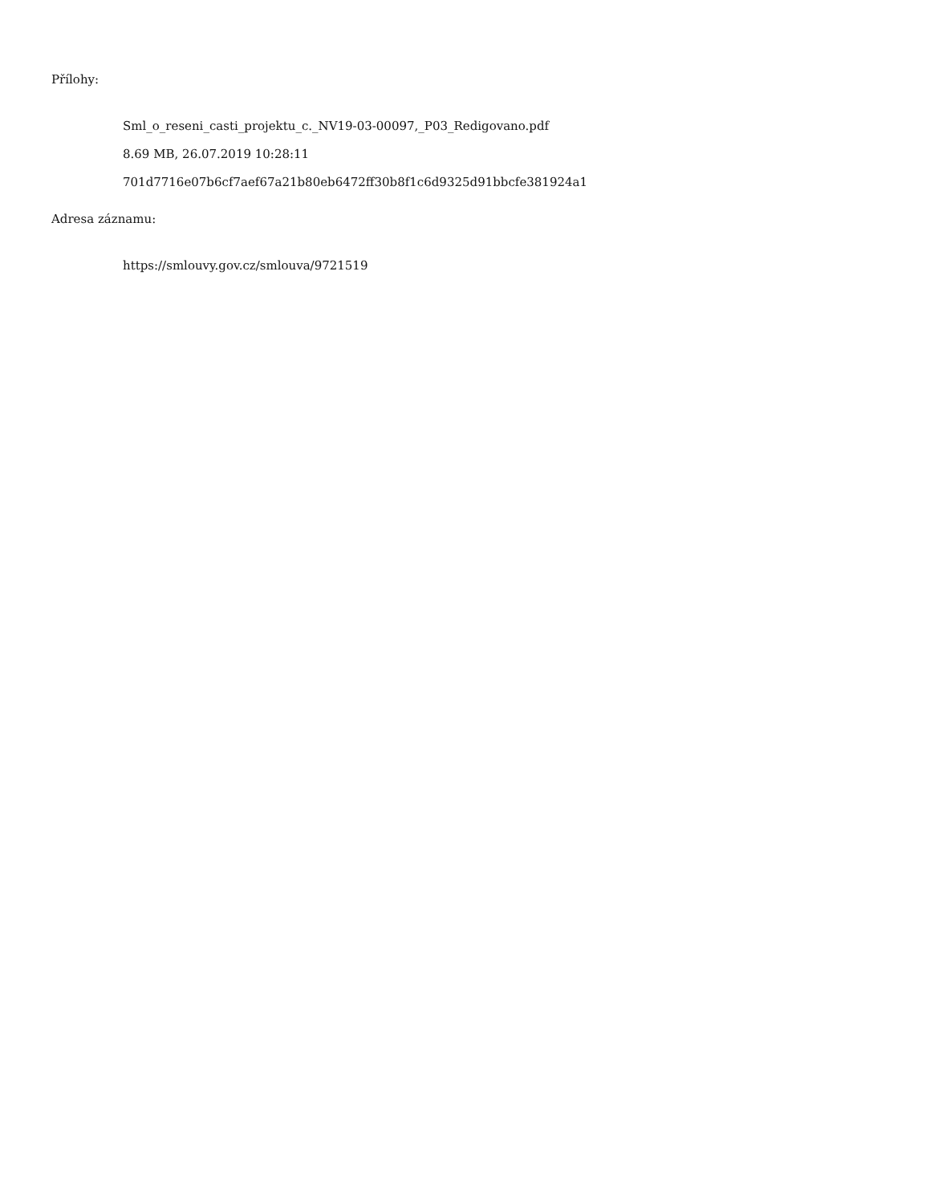Přílohy:
Sml_o_reseni_casti_projektu_c._NV19-03-00097,_P03_Redigovano.pdf
8.69 MB, 26.07.2019 10:28:11
701d7716e07b6cf7aef67a21b80eb6472ff30b8f1c6d9325d91bbcfe381924a1
Adresa záznamu:
https://smlouvy.gov.cz/smlouva/9721519